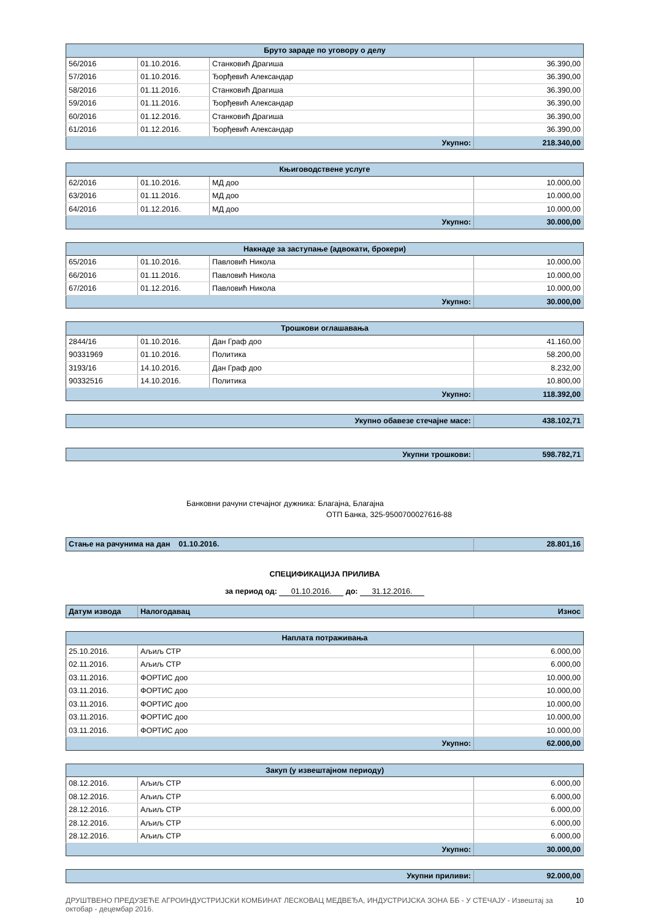| Бруто зараде по уговору о делу | | | |
| --- | --- | --- | --- |
| 56/2016 | 01.10.2016. | Станковић Драгиша | 36.390,00 |
| 57/2016 | 01.10.2016. | Ђорђевић Александар | 36.390,00 |
| 58/2016 | 01.11.2016. | Станковић Драгиша | 36.390,00 |
| 59/2016 | 01.11.2016. | Ђорђевић Александар | 36.390,00 |
| 60/2016 | 01.12.2016. | Станковић Драгиша | 36.390,00 |
| 61/2016 | 01.12.2016. | Ђорђевић Александар | 36.390,00 |
| Укупно: | | | 218.340,00 |
| Књиговодствене услуге | | | |
| --- | --- | --- | --- |
| 62/2016 | 01.10.2016. | МД доо | 10.000,00 |
| 63/2016 | 01.11.2016. | МД доо | 10.000,00 |
| 64/2016 | 01.12.2016. | МД доо | 10.000,00 |
| Укупно: | | | 30.000,00 |
| Накнаде за заступање (адвокати, брокери) | | | |
| --- | --- | --- | --- |
| 65/2016 | 01.10.2016. | Павловић Никола | 10.000,00 |
| 66/2016 | 01.11.2016. | Павловић Никола | 10.000,00 |
| 67/2016 | 01.12.2016. | Павловић Никола | 10.000,00 |
| Укупно: | | | 30.000,00 |
| Трошкови оглашавања | | | |
| --- | --- | --- | --- |
| 2844/16 | 01.10.2016. | Дан Граф доо | 41.160,00 |
| 90331969 | 01.10.2016. | Политика | 58.200,00 |
| 3193/16 | 14.10.2016. | Дан Граф доо | 8.232,00 |
| 90332516 | 14.10.2016. | Политика | 10.800,00 |
| Укупно: | | | 118.392,00 |
| Укупно обавезе стечајне масе: | 438.102,71 |
| Укупни трошкови: | 598.782,71 |
Банковни рачуни стечајног дужника: Благајна, Благајна
ОТП Банка, 325-9500700027616-88
| Стање на рачунима на дан 01.10.2016. | 28.801,16 |
СПЕЦИФИКАЦИЈА ПРИЛИВА
за период од: 01.10.2016. до: 31.12.2016.
| Датум извода | Налогодавац | Износ |
| Наплата потраживања | | |
| --- | --- | --- |
| 25.10.2016. | Аљиљ СТР | 6.000,00 |
| 02.11.2016. | Аљиљ СТР | 6.000,00 |
| 03.11.2016. | ФОРТИС доо | 10.000,00 |
| 03.11.2016. | ФОРТИС доо | 10.000,00 |
| 03.11.2016. | ФОРТИС доо | 10.000,00 |
| 03.11.2016. | ФОРТИС доо | 10.000,00 |
| 03.11.2016. | ФОРТИС доо | 10.000,00 |
| Укупно: | | 62.000,00 |
| Закуп (у извештајном периоду) | | |
| --- | --- | --- |
| 08.12.2016. | Аљиљ СТР | 6.000,00 |
| 08.12.2016. | Аљиљ СТР | 6.000,00 |
| 28.12.2016. | Аљиљ СТР | 6.000,00 |
| 28.12.2016. | Аљиљ СТР | 6.000,00 |
| 28.12.2016. | Аљиљ СТР | 6.000,00 |
| Укупно: | | 30.000,00 |
| Укупни приливи: | 92.000,00 |
ДРУШТВЕНО ПРЕДУЗЕЋЕ АГРОИНДУСТРИЈСКИ КОМБИНАТ ЛЕСКОВАЦ МЕДВЕЂА, ИНДУСТРИЈСКА ЗОНА ББ - У СТЕЧАЈУ - Извештај за октобар - децембар 2016. 10